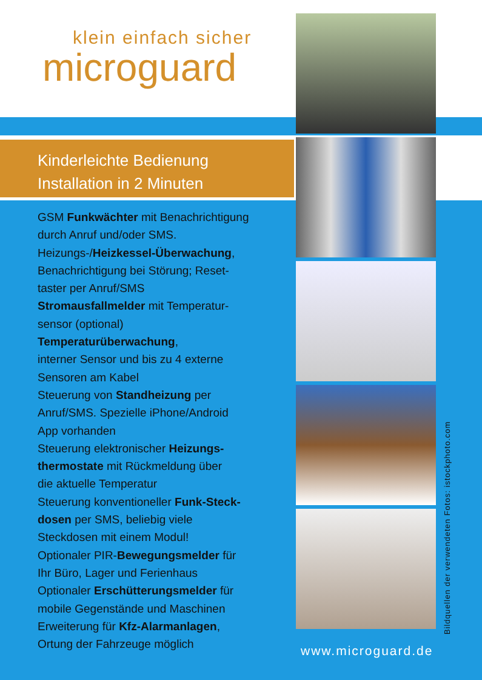klein einfach sicher
microguard
Kinderleichte Bedienung
Installation in 2 Minuten
GSM Funkwächter mit Benachrichtigung
durch Anruf und/oder SMS.
Heizungs-/Heizkessel-Überwachung,
Benachrichtigung bei Störung; Reset-
taster per Anruf/SMS
Stromausfallmelder mit Temperatur-
sensor (optional)
Temperaturüberwachung,
interner Sensor und bis zu 4 externe
Sensoren am Kabel
Steuerung von Standheizung per
Anruf/SMS. Spezielle iPhone/Android
App vorhanden
Steuerung elektronischer Heizungs-
thermostate mit Rückmeldung über
die aktuelle Temperatur
Steuerung konventioneller Funk-Steck-
dosen per SMS, beliebig viele
Steckdosen mit einem Modul!
Optionaler PIR-Bewegungsmelder für
Ihr Büro, Lager und Ferienhaus
Optionaler Erschütterungsmelder für
mobile Gegenstände und Maschinen
Erweiterung für Kfz-Alarmanlagen,
Ortung der Fahrzeuge möglich
Bildquellen der verwendeten Fotos: istockphoto.com
www.microguard.de